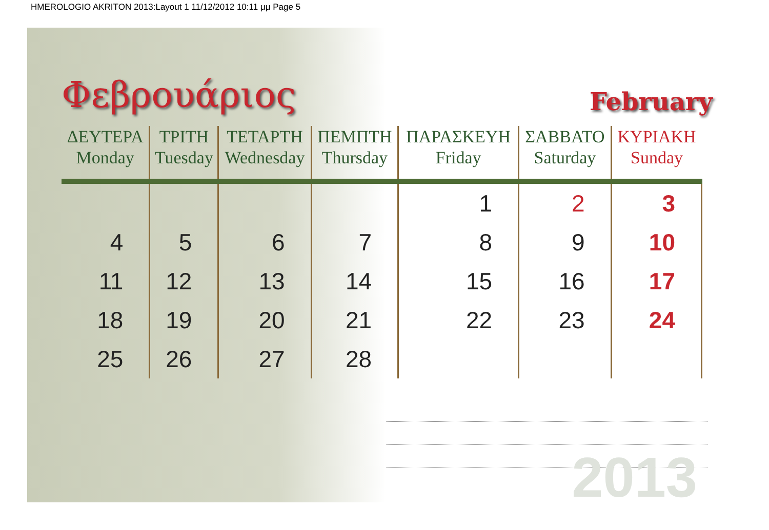HMEROLOGIO AKRITON 2013:Layout 1 11/12/2012 10:11 μμ Page 5
Φεβρουάριος
February
| ΔΕΥΤΕΡΑ Monday | ΤΡΙΤΗ Tuesday | ΤΕΤΑΡΤΗ Wednesday | ΠΕΜΠΤΗ Thursday | ΠΑΡΑΣΚΕΥΗ Friday | ΣΑΒΒΑΤΟ Saturday | ΚΥΡΙΑΚΗ Sunday |
| --- | --- | --- | --- | --- | --- | --- |
| | | | | 1 | 2 | 3 |
| 4 | 5 | 6 | 7 | 8 | 9 | 10 |
| 11 | 12 | 13 | 14 | 15 | 16 | 17 |
| 18 | 19 | 20 | 21 | 22 | 23 | 24 |
| 25 | 26 | 27 | 28 | | | |
2013